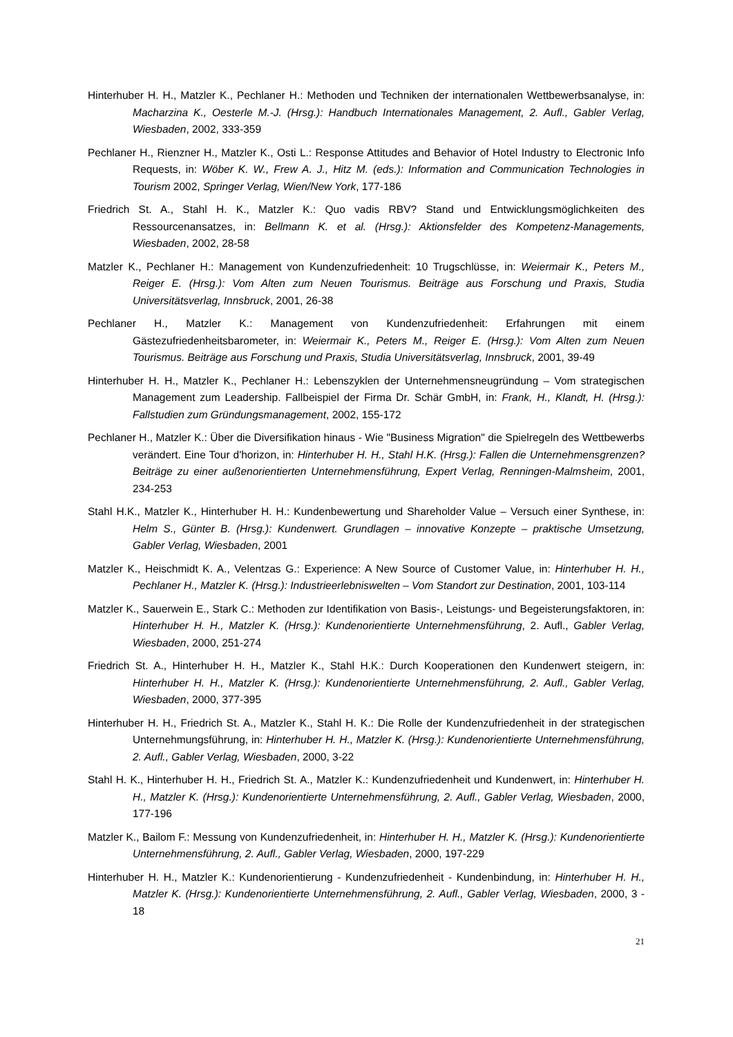Hinterhuber H. H., Matzler K., Pechlaner H.: Methoden und Techniken der internationalen Wettbewerbsanalyse, in: Macharzina K., Oesterle M.-J. (Hrsg.): Handbuch Internationales Management, 2. Aufl., Gabler Verlag, Wiesbaden, 2002, 333-359
Pechlaner H., Rienzner H., Matzler K., Osti L.: Response Attitudes and Behavior of Hotel Industry to Electronic Info Requests, in: Wöber K. W., Frew A. J., Hitz M. (eds.): Information and Communication Technologies in Tourism 2002, Springer Verlag, Wien/New York, 177-186
Friedrich St. A., Stahl H. K., Matzler K.: Quo vadis RBV? Stand und Entwicklungsmöglichkeiten des Ressourcenansatzes, in: Bellmann K. et al. (Hrsg.): Aktionsfelder des Kompetenz-Managements, Wiesbaden, 2002, 28-58
Matzler K., Pechlaner H.: Management von Kundenzufriedenheit: 10 Trugschlüsse, in: Weiermair K., Peters M., Reiger E. (Hrsg.): Vom Alten zum Neuen Tourismus. Beiträge aus Forschung und Praxis, Studia Universitätsverlag, Innsbruck, 2001, 26-38
Pechlaner H., Matzler K.: Management von Kundenzufriedenheit: Erfahrungen mit einem Gästezufriedenheitsbarometer, in: Weiermair K., Peters M., Reiger E. (Hrsg.): Vom Alten zum Neuen Tourismus. Beiträge aus Forschung und Praxis, Studia Universitätsverlag, Innsbruck, 2001, 39-49
Hinterhuber H. H., Matzler K., Pechlaner H.: Lebenszyklen der Unternehmensneugründung – Vom strategischen Management zum Leadership. Fallbeispiel der Firma Dr. Schär GmbH, in: Frank, H., Klandt, H. (Hrsg.): Fallstudien zum Gründungsmanagement, 2002, 155-172
Pechlaner H., Matzler K.: Über die Diversifikation hinaus - Wie "Business Migration" die Spielregeln des Wettbewerbs verändert. Eine Tour d'horizon, in: Hinterhuber H. H., Stahl H.K. (Hrsg.): Fallen die Unternehmensgrenzen? Beiträge zu einer außenorientierten Unternehmensführung, Expert Verlag, Renningen-Malmsheim, 2001, 234-253
Stahl H.K., Matzler K., Hinterhuber H. H.: Kundenbewertung und Shareholder Value – Versuch einer Synthese, in: Helm S., Günter B. (Hrsg.): Kundenwert. Grundlagen – innovative Konzepte – praktische Umsetzung, Gabler Verlag, Wiesbaden, 2001
Matzler K., Heischmidt K. A., Velentzas G.: Experience: A New Source of Customer Value, in: Hinterhuber H. H., Pechlaner H., Matzler K. (Hrsg.): Industrieerlebniswelten – Vom Standort zur Destination, 2001, 103-114
Matzler K., Sauerwein E., Stark C.: Methoden zur Identifikation von Basis-, Leistungs- und Begeisterungsfaktoren, in: Hinterhuber H. H., Matzler K. (Hrsg.): Kundenorientierte Unternehmensführung, 2. Aufl., Gabler Verlag, Wiesbaden, 2000, 251-274
Friedrich St. A., Hinterhuber H. H., Matzler K., Stahl H.K.: Durch Kooperationen den Kundenwert steigern, in: Hinterhuber H. H., Matzler K. (Hrsg.): Kundenorientierte Unternehmensführung, 2. Aufl., Gabler Verlag, Wiesbaden, 2000, 377-395
Hinterhuber H. H., Friedrich St. A., Matzler K., Stahl H. K.: Die Rolle der Kundenzufriedenheit in der strategischen Unternehmungsführung, in: Hinterhuber H. H., Matzler K. (Hrsg.): Kundenorientierte Unternehmensführung, 2. Aufl., Gabler Verlag, Wiesbaden, 2000, 3-22
Stahl H. K., Hinterhuber H. H., Friedrich St. A., Matzler K.: Kundenzufriedenheit und Kundenwert, in: Hinterhuber H. H., Matzler K. (Hrsg.): Kundenorientierte Unternehmensführung, 2. Aufl., Gabler Verlag, Wiesbaden, 2000, 177-196
Matzler K., Bailom F.: Messung von Kundenzufriedenheit, in: Hinterhuber H. H., Matzler K. (Hrsg.): Kundenorientierte Unternehmensführung, 2. Aufl., Gabler Verlag, Wiesbaden, 2000, 197-229
Hinterhuber H. H., Matzler K.: Kundenorientierung - Kundenzufriedenheit - Kundenbindung, in: Hinterhuber H. H., Matzler K. (Hrsg.): Kundenorientierte Unternehmensführung, 2. Aufl., Gabler Verlag, Wiesbaden, 2000, 3 - 18
21